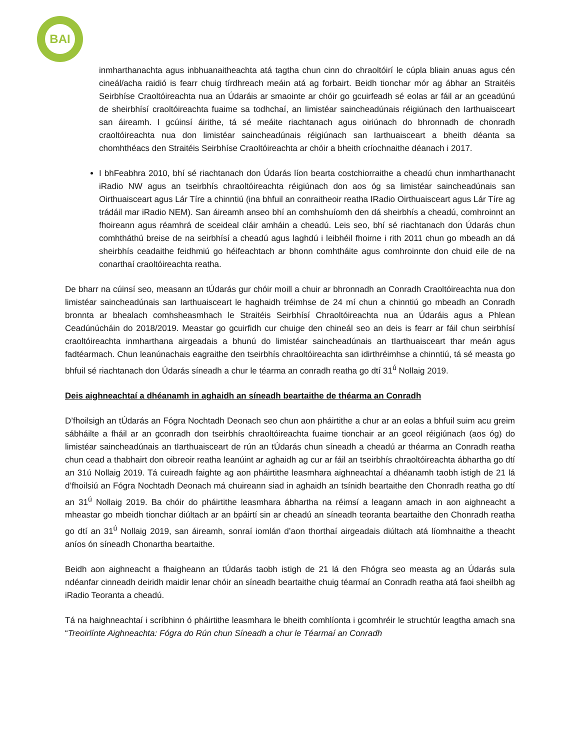BAI
inmharthanachta agus inbhuanaitheachta atá tagtha chun cinn do chraoltóirí le cúpla bliain anuas agus cén cineál/acha raidió is fearr chuig tírdhreach meáin atá ag forbairt. Beidh tionchar mór ag ábhar an Straitéis Seirbhíse Craoltóireachta nua an Údaráis ar smaointe ar chóir go gcuirfeadh sé eolas ar fáil ar an gceadúnú de sheirbhísí craoltóireachta fuaime sa todhchaí, an limistéar saincheadúnais réigiúnach den Iarthuaisceart san áireamh. I gcúinsí áirithe, tá sé meáite riachtanach agus oiriúnach do bhronnadh de chonradh craoltóireachta nua don limistéar saincheadúnais réigiúnach san Iarthuaisceart a bheith déanta sa chomhthéacs den Straitéis Seirbhíse Craoltóireachta ar chóir a bheith críochnaithe déanach i 2017.
I bhFeabhra 2010, bhí sé riachtanach don Údarás líon bearta costchiorraithe a cheadú chun inmharthanacht iRadio NW agus an tseirbhís chraoltóireachta réigiúnach don aos óg sa limistéar saincheadúnais san Oirthuaisceart agus Lár Tíre a chinntiú (ina bhfuil an conraitheoir reatha IRadio Oirthuaisceart agus Lár Tíre ag trádáil mar iRadio NEM). San áireamh anseo bhí an comhshuíomh den dá sheirbhís a cheadú, comhroinnt an fhoireann agus réamhrá de sceideal cláir amháin a cheadú. Leis seo, bhí sé riachtanach don Údarás chun comhtháthú breise de na seirbhísí a cheadú agus laghdú i leibhéil fhoirne i rith 2011 chun go mbeadh an dá sheirbhís ceadaithe feidhmiú go héifeachtach ar bhonn comhtháite agus comhroinnte don chuid eile de na conarthaí craoltóireachta reatha.
De bharr na cúinsí seo, measann an tÚdarás gur chóir moill a chuir ar bhronnadh an Conradh Craoltóireachta nua don limistéar saincheadúnais san Iarthuaisceart le haghaidh tréimhse de 24 mí chun a chinntiú go mbeadh an Conradh bronnta ar bhealach comhsheasmhach le Straitéis Seirbhísí Chraoltóireachta nua an Údaráis agus a Phlean Ceadúnúcháin do 2018/2019. Meastar go gcuirfidh cur chuige den chineál seo an deis is fearr ar fáil chun seirbhísí craoltóireachta inmharthana airgeadais a bhunú do limistéar saincheadúnais an tIarthuaisceart thar meán agus fadtéarmach. Chun leanúnachais eagraithe den tseirbhís chraoltóireachta san idirthréimhse a chinntiú, tá sé measta go bhfuil sé riachtanach don Údarás síneadh a chur le téarma an conradh reatha go dtí 31<sup>ú</sup> Nollaig 2019.
Deis aighneachtaí a dhéanamh in aghaidh an síneadh beartaithe de théarma an Conradh
D’fhoilsigh an tÚdarás an Fógra Nochtadh Deonach seo chun aon pháirtithe a chur ar an eolas a bhfuil suim acu greim sábháilte a fháil ar an gconradh don tseirbhís chraoltóireachta fuaime tionchair ar an gceol réigiúnach (aos óg) do limistéar saincheadúnais an tIarthuaisceart de rún an tÚdarás chun síneadh a cheadú ar théarma an Conradh reatha chun cead a thabhairt don oibreoir reatha leanúint ar aghaidh ag cur ar fáil an tseirbhís chraoltóireachta ábhartha go dtí an 31ú Nollaig 2019. Tá cuireadh faighte ag aon pháirtithe leasmhara aighneachtaí a dhéanamh taobh istigh de 21 lá d’fhoilsiú an Fógra Nochtadh Deonach má chuireann siad in aghaidh an tsínidh beartaithe den Chonradh reatha go dtí an 31<sup>ú</sup> Nollaig 2019. Ba chóir do pháirtithe leasmhara ábhartha na réimsí a leagann amach in aon aighneacht a mheastar go mbeidh tionchar diúltach ar an bpáirtí sin ar cheadú an síneadh teoranta beartaithe den Chonradh reatha go dtí an 31<sup>ú</sup> Nollaig 2019, san áireamh, sonraí iomlán d’aon thorthaí airgeadais diúltach atá líomhnaithe a theacht aníos ón síneadh Chonartha beartaithe.
Beidh aon aighneacht a fhaigheann an tÚdarás taobh istigh de 21 lá den Fhógra seo measta ag an Údarás sula ndéanfar cinneadh deiridh maidir lenar chóir an síneadh beartaithe chuig téarmaí an Conradh reatha atá faoi sheilbh ag iRadio Teoranta a cheadú.
Tá na haighneachtaí i scríbhinn ó pháirtithe leasmhara le bheith comhlíonta i gcomhréir le struchtúr leagtha amach sna “Treoirlínte Aighneachta: Fógra do Rún chun Síneadh a chur le Téarmaí an Conradh